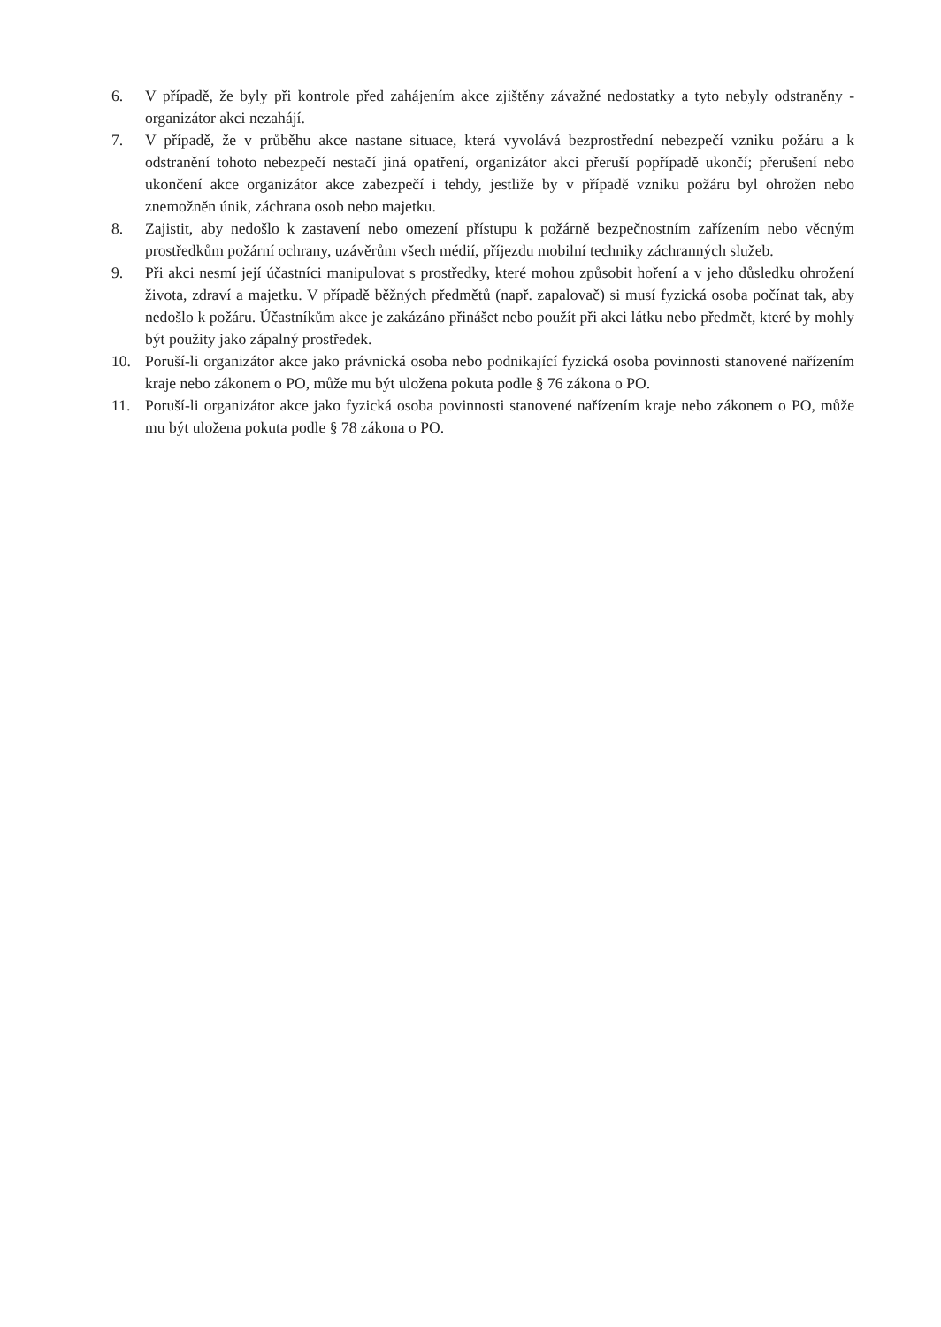6. V případě, že byly při kontrole před zahájením akce zjištěny závažné nedostatky a tyto nebyly odstraněny - organizátor akci nezahájí.
7. V případě, že v průběhu akce nastane situace, která vyvolává bezprostřední nebezpečí vzniku požáru a k odstranění tohoto nebezpečí nestačí jiná opatření, organizátor akci přeruší popřípadě ukončí; přerušení nebo ukončení akce organizátor akce zabezpečí i tehdy, jestliže by v případě vzniku požáru byl ohrožen nebo znemožněn únik, záchrana osob nebo majetku.
8. Zajistit, aby nedošlo k zastavení nebo omezení přístupu k požárně bezpečnostním zařízením nebo věcným prostředkům požární ochrany, uzávěrům všech médií, příjezdu mobilní techniky záchranných služeb.
9. Při akci nesmí její účastníci manipulovat s prostředky, které mohou způsobit hoření a v jeho důsledku ohrožení života, zdraví a majetku. V případě běžných předmětů (např. zapalovač) si musí fyzická osoba počínat tak, aby nedošlo k požáru. Účastníkům akce je zakázáno přinášet nebo použít při akci látku nebo předmět, které by mohly být použity jako zápalný prostředek.
10. Poruší-li organizátor akce jako právnická osoba nebo podnikající fyzická osoba povinnosti stanovené nařízením kraje nebo zákonem o PO, může mu být uložena pokuta podle § 76 zákona o PO.
11. Poruší-li organizátor akce jako fyzická osoba povinnosti stanovené nařízením kraje nebo zákonem o PO, může mu být uložena pokuta podle § 78 zákona o PO.